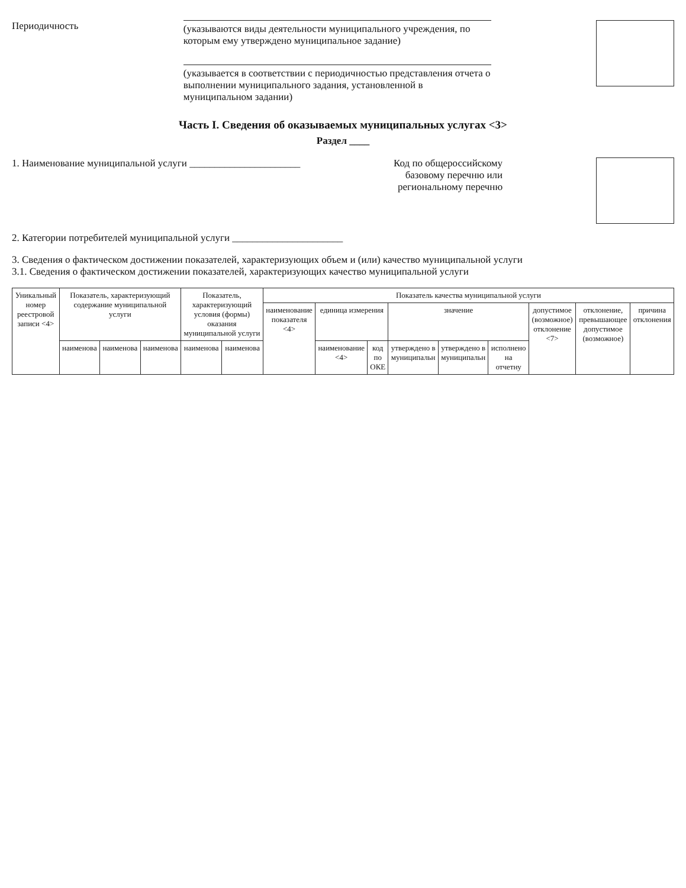Периодичность
(указываются виды деятельности муниципального учреждения, по которым ему утверждено муниципальное задание)
(указывается в соответствии с периодичностью представления отчета о выполнении муниципального задания, установленной в муниципальном задании)
Часть I. Сведения об оказываемых муниципальных услугах <3>
Раздел ____
1. Наименование муниципальной услуги ______________________
Код по общероссийскому
базовому перечню или
региональному перечню
2. Категории потребителей муниципальной услуги ______________________
3. Сведения о фактическом достижении показателей, характеризующих объем и (или) качество муниципальной услуги
3.1. Сведения о фактическом достижении показателей, характеризующих качество муниципальной услуги
| Уникальный номер реестровой записи <4> | Показатель, характеризующий содержание муниципальной услуги | | | Показатель, характеризующий условия (формы) оказания муниципальной услуги | | Показатель качества муниципальной услуги | | | | | | | | |
| --- | --- | --- | --- | --- | --- | --- | --- | --- | --- | --- | --- | --- | --- | --- |
| | | | | | | наименование показателя <4> | единица измерения | | значение | | | допустимое (возможное) отклонение <7> | отклонение, превышающее допустимое (возможное) | причина отклонения |
| | наименова | наименова | наименова | наименова | наименова | | наименование <4> | код по ОКЕ | утверждено в муниципальн | утверждено в муниципальн | исполнено на отчетну | | | |